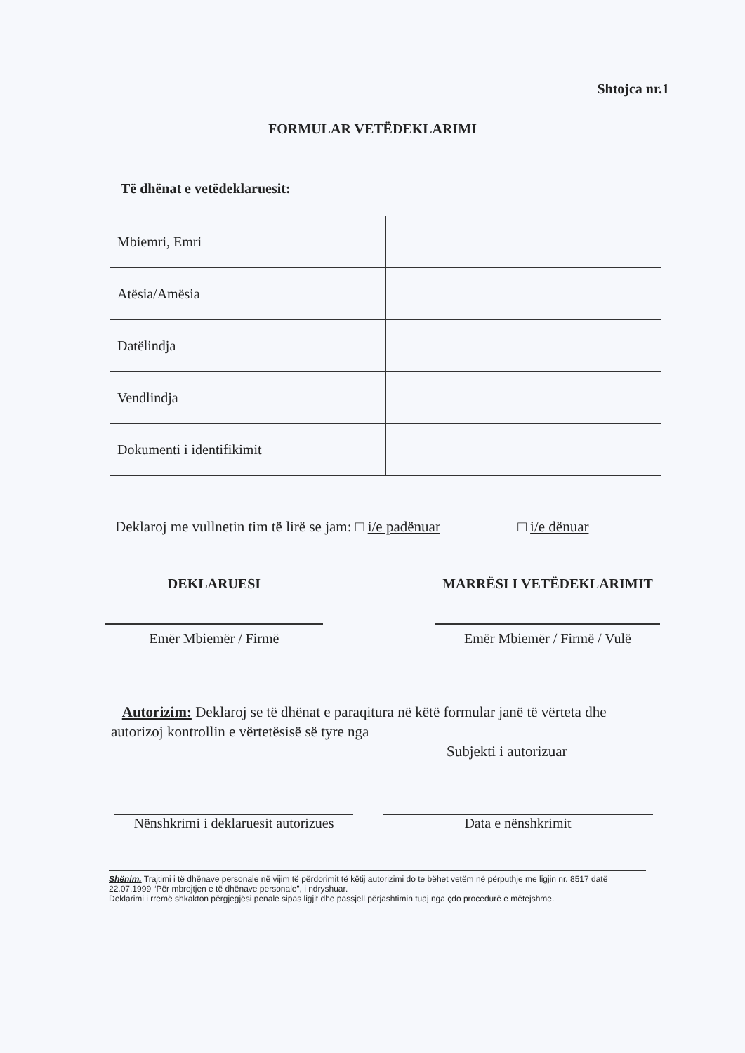Shtojca nr.1
FORMULAR VETËDEKLARIMI
Të dhënat e vetëdeklaruesit:
| Mbiemri, Emri | |
| Atësia/Amësia | |
| Datëlindja | |
| Vendlindja | |
| Dokumenti i identifikimit | |
Deklaroj me vullnetin tim të lirë se jam: □ i/e padënuar □ i/e dënuar
DEKLARUESI
Emër Mbiemër / Firmë
MARRËSI I VETËDEKLARIMIT
Emër Mbiemër / Firmë / Vulë
Autorizim: Deklaroj se të dhënat e paraqitura në këtë formular janë të vërteta dhe autorizoj kontrollin e vërtetësisë së tyre nga
Subjekti i autorizuar
Nënshkrimi i deklaruesit autorizues
Data e nënshkrimit
Shënim. Trajtimi i të dhënave personale në vijim të përdorimit të këtij autorizimi do te bëhet vetëm në përputhje me ligjin nr. 8517 datë 22.07.1999 “Për mbrojtjen e të dhënave personale”, i ndryshuar.
Deklarimi i rremë shkakton përgjegjësi penale sipas ligjit dhe passjell përjashtimin tuaj nga çdo procedurë e mëtejshme.